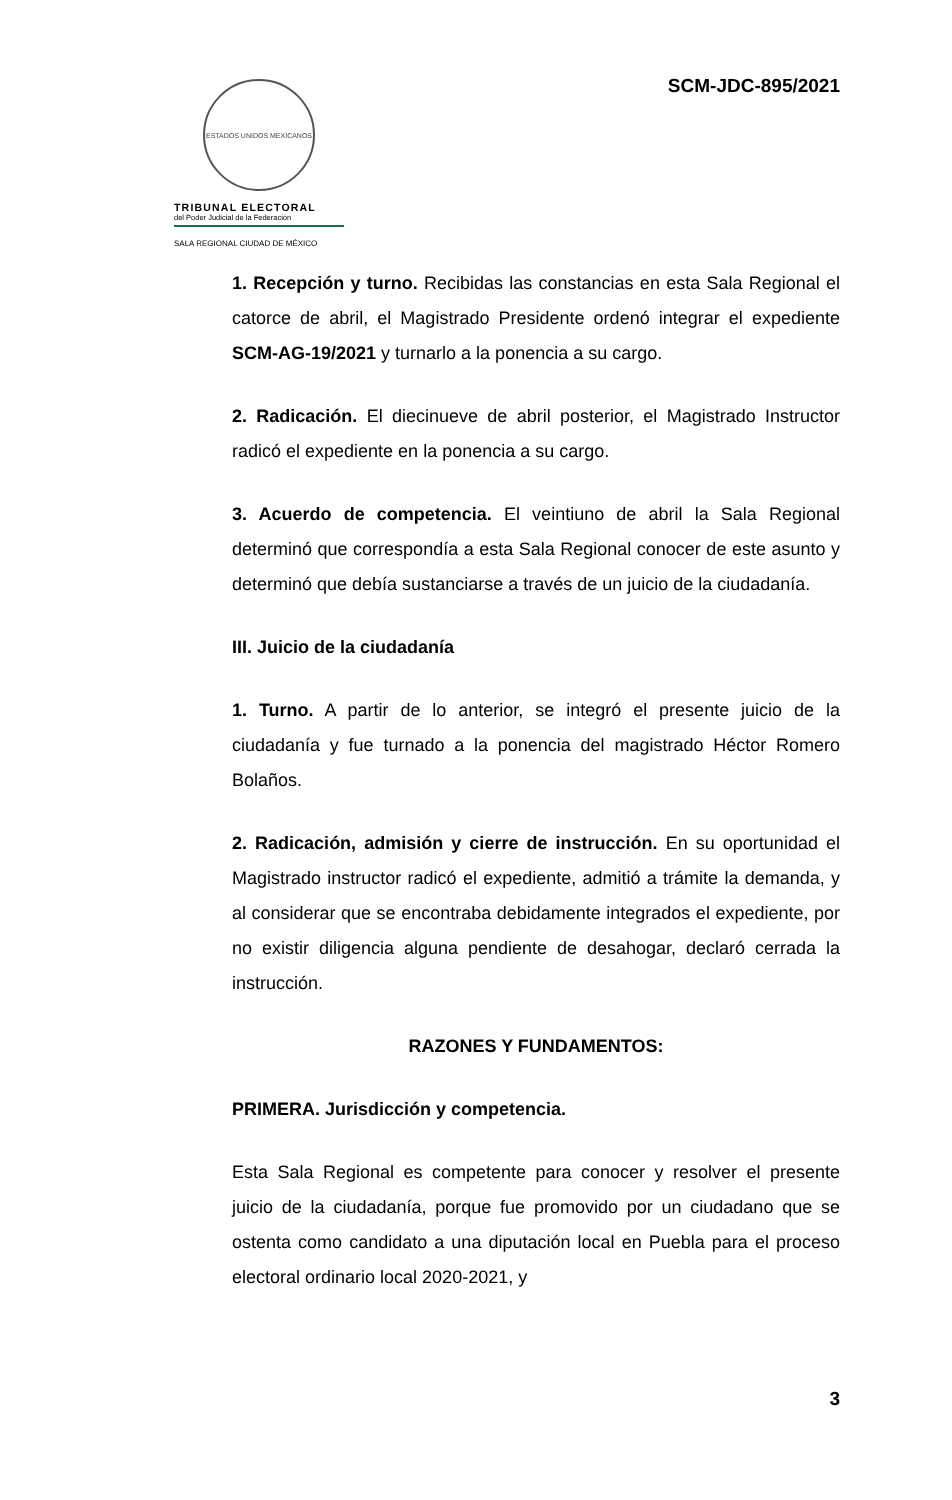ESTADOS UNIDOS MEXICANOS
TRIBUNAL ELECTORAL
del Poder Judicial de la Federación
SALA REGIONAL CIUDAD DE MÉXICO
SCM-JDC-895/2021
1. Recepción y turno. Recibidas las constancias en esta Sala Regional el catorce de abril, el Magistrado Presidente ordenó integrar el expediente SCM-AG-19/2021 y turnarlo a la ponencia a su cargo.
2. Radicación. El diecinueve de abril posterior, el Magistrado Instructor radicó el expediente en la ponencia a su cargo.
3. Acuerdo de competencia. El veintiuno de abril la Sala Regional determinó que correspondía a esta Sala Regional conocer de este asunto y determinó que debía sustanciarse a través de un juicio de la ciudadanía.
III. Juicio de la ciudadanía
1. Turno. A partir de lo anterior, se integró el presente juicio de la ciudadanía y fue turnado a la ponencia del magistrado Héctor Romero Bolaños.
2. Radicación, admisión y cierre de instrucción. En su oportunidad el Magistrado instructor radicó el expediente, admitió a trámite la demanda, y al considerar que se encontraba debidamente integrados el expediente, por no existir diligencia alguna pendiente de desahogar, declaró cerrada la instrucción.
RAZONES Y FUNDAMENTOS:
PRIMERA. Jurisdicción y competencia.
Esta Sala Regional es competente para conocer y resolver el presente juicio de la ciudadanía, porque fue promovido por un ciudadano que se ostenta como candidato a una diputación local en Puebla para el proceso electoral ordinario local 2020-2021, y
3